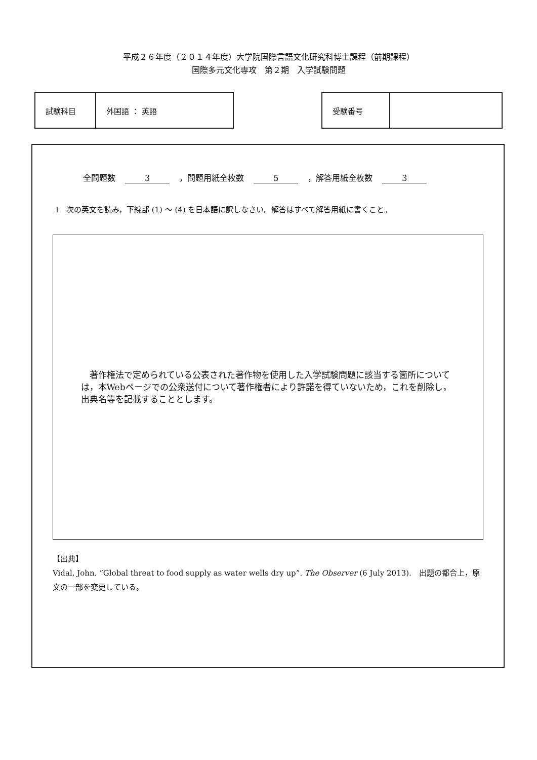平成２６年度（２０１４年度）大学院国際言語文化研究科博士課程（前期課程）
国際多元文化専攻　第２期　入学試験問題
| 試験科目 | 外国語 ： 英語 |
| 受験番号 | |
全問題数 3 ，問題用紙全枚数 5 ，解答用紙全枚数 3
Ⅰ　次の英文を読み，下線部 (1) ～ (4) を日本語に訳しなさい。解答はすべて解答用紙に書くこと。
　著作権法で定められている公表された著作物を使用した入学試験問題に該当する箇所については，本Webページでの公衆送付について著作権者により許諾を得ていないため，これを削除し，出典名等を記載することとします。
【出典】
Vidal, John. “Global threat to food supply as water wells dry up”. The Observer (6 July 2013).　出題の都合上，原文の一部を変更している。